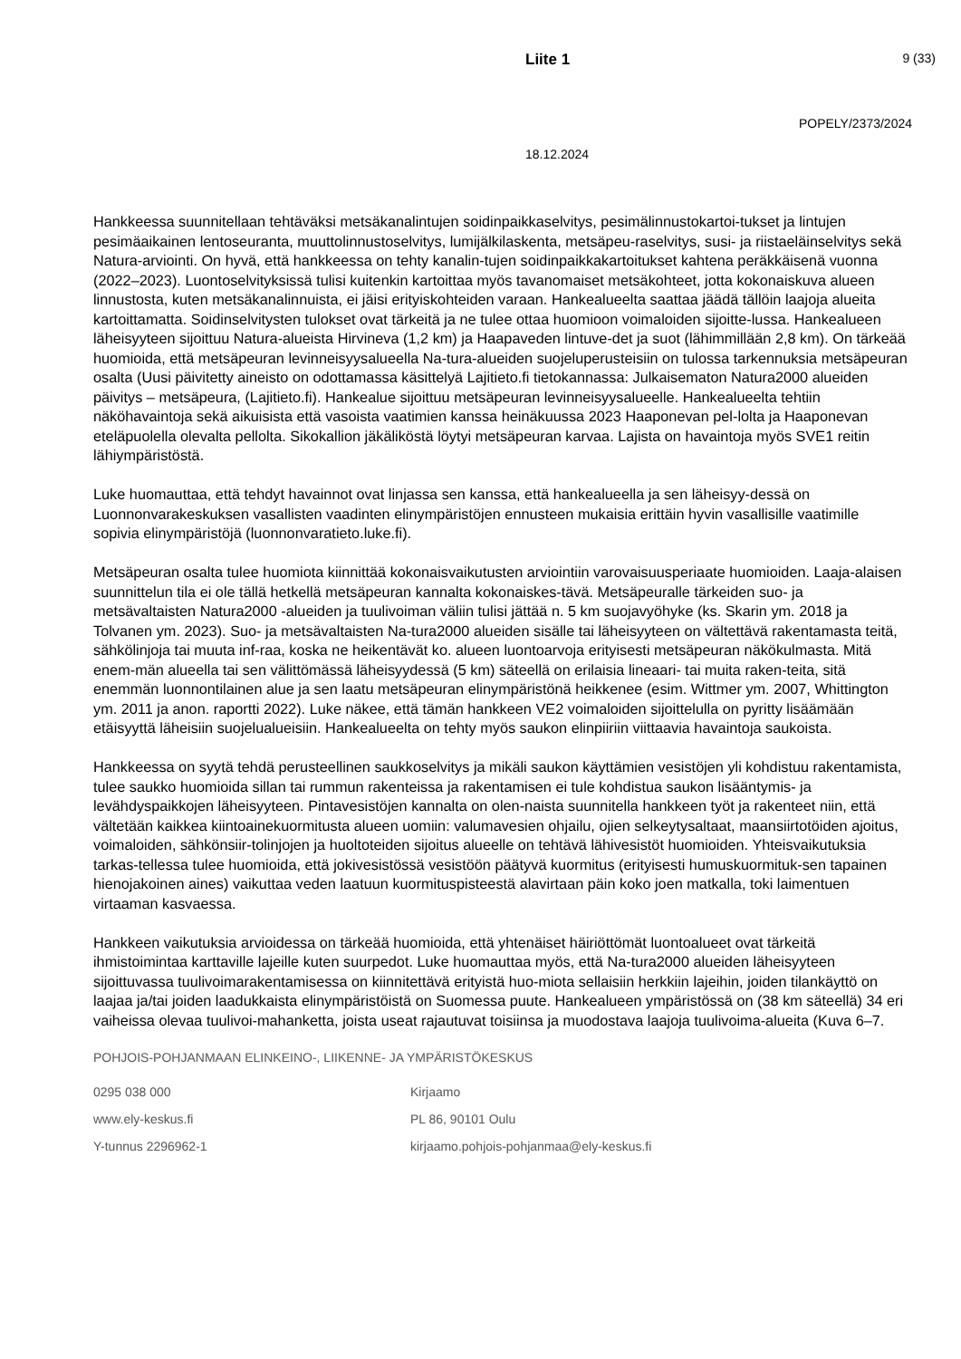Liite 1
9 (33)
POPELY/2373/2024
18.12.2024
Hankkeessa suunnitellaan tehtäväksi metsäkanalintujen soidinpaikkaselvitys, pesimälinnustokartoi-tukset ja lintujen pesimäaikainen lentoseuranta, muuttolinnustoselvitys, lumijälkilaskenta, metsäpeu-raselvitys, susi- ja riistaeläinselvitys sekä Natura-arviointi. On hyvä, että hankkeessa on tehty kanalin-tujen soidinpaikkakartoitukset kahtena peräkkäisenä vuonna (2022–2023). Luontoselvityksissä tulisi kuitenkin kartoittaa myös tavanomaiset metsäkohteet, jotta kokonaiskuva alueen linnustosta, kuten metsäkanalinnuista, ei jäisi erityiskohteiden varaan. Hankealueelta saattaa jäädä tällöin laajoja alueita kartoittamatta. Soidinselvitysten tulokset ovat tärkeitä ja ne tulee ottaa huomioon voimaloiden sijoitte-lussa. Hankealueen läheisyyteen sijoittuu Natura-alueista Hirvineva (1,2 km) ja Haapaveden lintuve-det ja suot (lähimmillään 2,8 km). On tärkeää huomioida, että metsäpeuran levinneisyysalueella Na-tura-alueiden suojeluperusteisiin on tulossa tarkennuksia metsäpeuran osalta (Uusi päivitetty aineisto on odottamassa käsittelyä Lajitieto.fi tietokannassa: Julkaisematon Natura2000 alueiden päivitys – metsäpeura, (Lajitieto.fi). Hankealue sijoittuu metsäpeuran levinneisyysalueelle. Hankealueelta tehtiin näköhavaintoja sekä aikuisista että vasoista vaatimien kanssa heinäkuussa 2023 Haaponevan pel-lolta ja Haaponevan eteläpuolella olevalta pellolta. Sikokallion jäkäliköstä löytyi metsäpeuran karvaa. Lajista on havaintoja myös SVE1 reitin lähiympäristöstä.
Luke huomauttaa, että tehdyt havainnot ovat linjassa sen kanssa, että hankealueella ja sen läheisyy-dessä on Luonnonvarakeskuksen vasallisten vaadinten elinympäristöjen ennusteen mukaisia erittäin hyvin vasallisille vaatimille sopivia elinympäristöjä (luonnonvaratieto.luke.fi).
Metsäpeuran osalta tulee huomiota kiinnittää kokonaisvaikutusten arviointiin varovaisuusperiaate huomioiden. Laaja-alaisen suunnittelun tila ei ole tällä hetkellä metsäpeuran kannalta kokonaiskes-tävä. Metsäpeuralle tärkeiden suo- ja metsävaltaisten Natura2000 -alueiden ja tuulivoiman väliin tulisi jättää n. 5 km suojavyöhyke (ks. Skarin ym. 2018 ja Tolvanen ym. 2023). Suo- ja metsävaltaisten Na-tura2000 alueiden sisälle tai läheisyyteen on vältettävä rakentamasta teitä, sähkölinjoja tai muuta inf-raa, koska ne heikentävät ko. alueen luontoarvoja erityisesti metsäpeuran näkökulmasta. Mitä enem-män alueella tai sen välittömässä läheisyydessä (5 km) säteellä on erilaisia lineaari- tai muita raken-teita, sitä enemmän luonnontilainen alue ja sen laatu metsäpeuran elinympäristönä heikkenee (esim. Wittmer ym. 2007, Whittington ym. 2011 ja anon. raportti 2022). Luke näkee, että tämän hankkeen VE2 voimaloiden sijoittelulla on pyritty lisäämään etäisyyttä läheisiin suojelualueisiin. Hankealueelta on tehty myös saukon elinpiiriin viittaavia havaintoja saukoista.
Hankkeessa on syytä tehdä perusteellinen saukkoselvitys ja mikäli saukon käyttämien vesistöjen yli kohdistuu rakentamista, tulee saukko huomioida sillan tai rummun rakenteissa ja rakentamisen ei tule kohdistua saukon lisääntymis- ja levähdyspaikkojen läheisyyteen. Pintavesistöjen kannalta on olen-naista suunnitella hankkeen työt ja rakenteet niin, että vältetään kaikkea kiintoainekuormitusta alueen uomiin: valumavesien ohjailu, ojien selkeytysaltaat, maansiirtotöiden ajoitus, voimaloiden, sähkönsiir-tolinjojen ja huoltoteiden sijoitus alueelle on tehtävä lähivesistöt huomioiden. Yhteisvaikutuksia tarkas-tellessa tulee huomioida, että jokivesistössä vesistöön päätyvä kuormitus (erityisesti humuskuormituk-sen tapainen hienojakoinen aines) vaikuttaa veden laatuun kuormituspisteestä alavirtaan päin koko joen matkalla, toki laimentuen virtaaman kasvaessa.
Hankkeen vaikutuksia arvioidessa on tärkeää huomioida, että yhtenäiset häiriöttömät luontoalueet ovat tärkeitä ihmistoimintaa karttaville lajeille kuten suurpedot. Luke huomauttaa myös, että Na-tura2000 alueiden läheisyyteen sijoittuvassa tuulivoimarakentamisessa on kiinnitettävä erityistä huo-miota sellaisiin herkkiin lajeihin, joiden tilankäyttö on laajaa ja/tai joiden laadukkaista elinympäristöistä on Suomessa puute. Hankealueen ympäristössä on (38 km säteellä) 34 eri vaiheissa olevaa tuulivoi-mahanketta, joista useat rajautuvat toisiinsa ja muodostava laajoja tuulivoima-alueita (Kuva 6–7.
POHJOIS-POHJANMAAN ELINKEINO-, LIIKENNE- JA YMPÄRISTÖKESKUS
0295 038 000
Kirjaamo
www.ely-keskus.fi
PL 86, 90101 Oulu
Y-tunnus 2296962-1
kirjaamo.pohjois-pohjanmaa@ely-keskus.fi